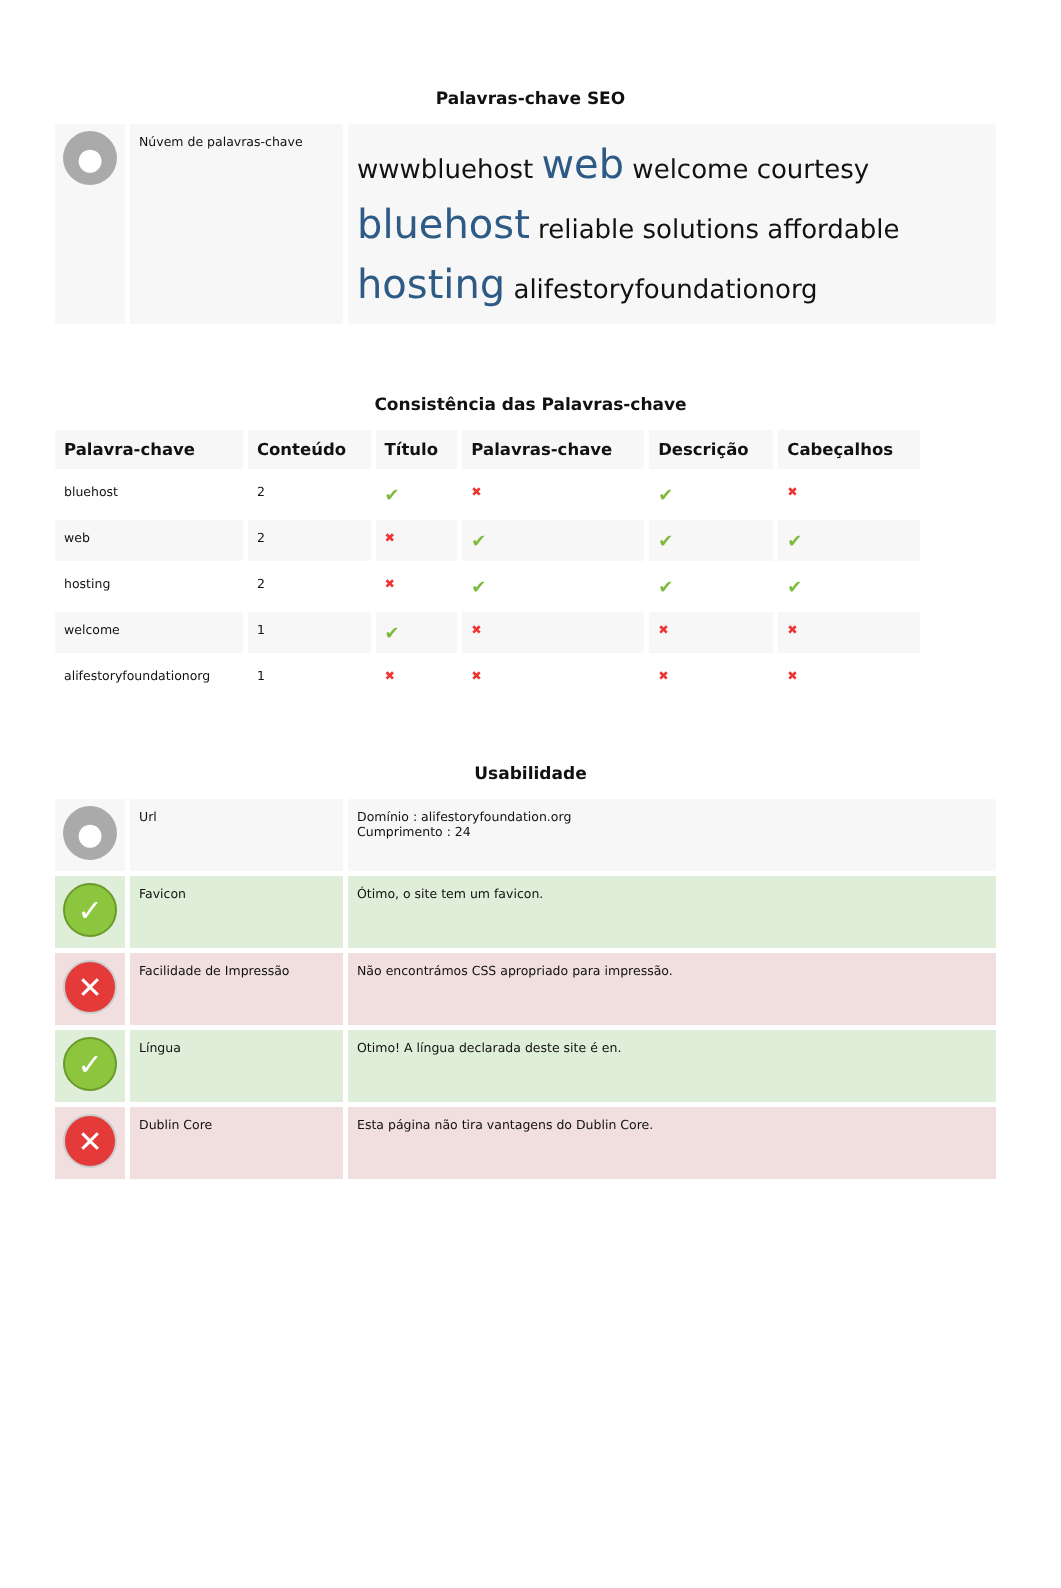Palavras-chave SEO
| ● | Núvem de palavras-chave | wwwbluehost web welcome courtesy bluehost reliable solutions affordable hosting alifestoryfoundationorg |
Consistência das Palavras-chave
| Palavra-chave | Conteúdo | Título | Palavras-chave | Descrição | Cabeçalhos |
| --- | --- | --- | --- | --- | --- |
| bluehost | 2 | ✔ | ✖ | ✔ | ✖ |
| web | 2 | ✖ | ✔ | ✔ | ✔ |
| hosting | 2 | ✖ | ✔ | ✔ | ✔ |
| welcome | 1 | ✔ | ✖ | ✖ | ✖ |
| alifestoryfoundationorg | 1 | ✖ | ✖ | ✖ | ✖ |
Usabilidade
| ● | Url | Domínio : alifestoryfoundation.org Cumprimento : 24 |
| ✓ | Favicon | Ótimo, o site tem um favicon. |
| ✕ | Facilidade de Impressão | Não encontrámos CSS apropriado para impressão. |
| ✓ | Língua | Otimo! A língua declarada deste site é en. |
| ✕ | Dublin Core | Esta página não tira vantagens do Dublin Core. |